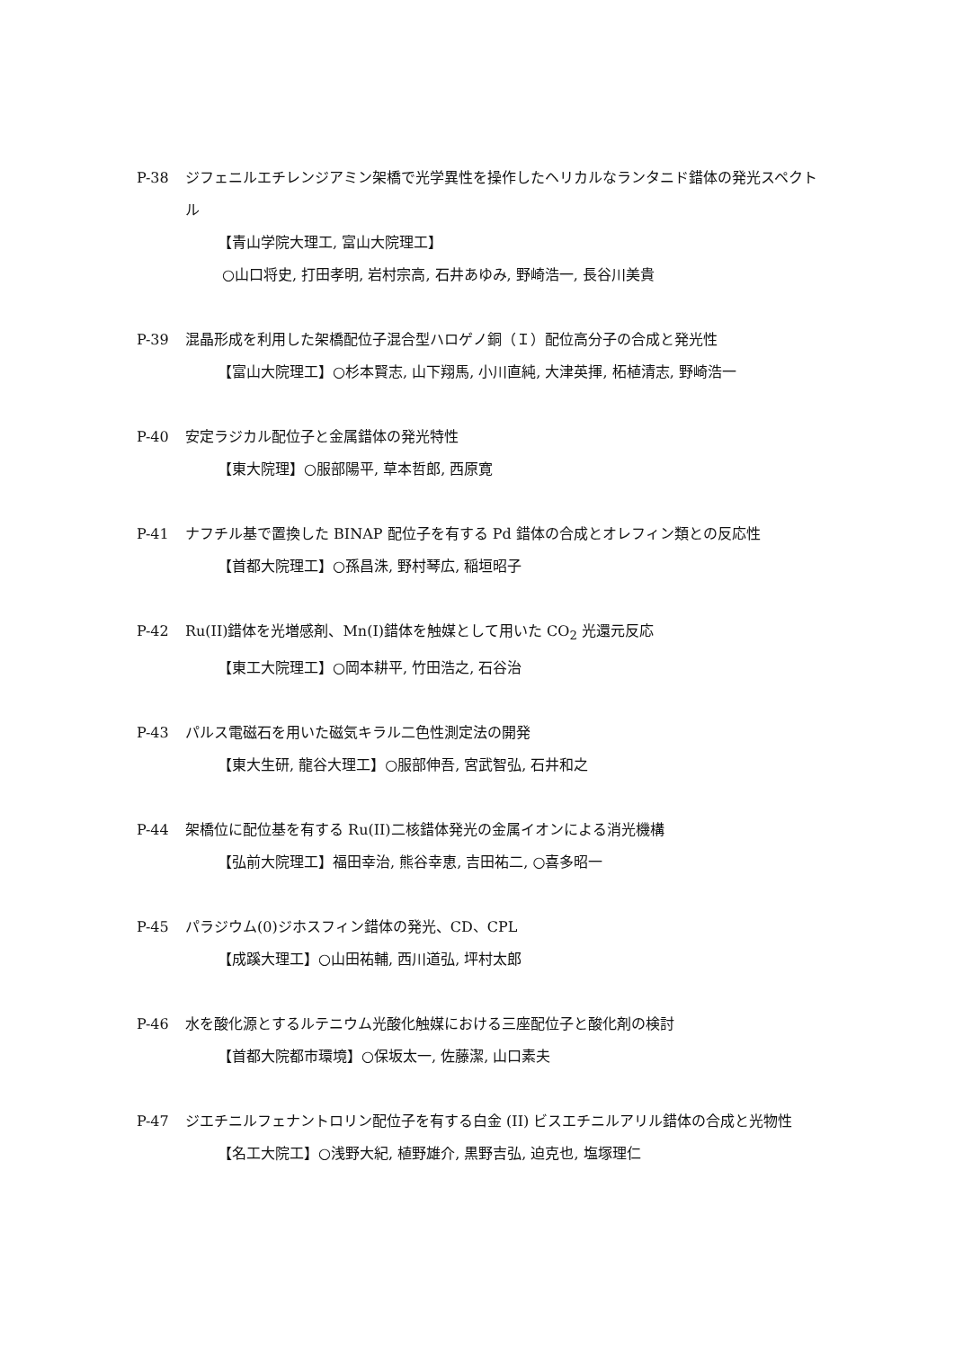P-38 ジフェニルエチレンジアミン架橋で光学異性を操作したヘリカルなランタニド錯体の発光スペクトル
【青山学院大理工, 富山大院理工】
○山口将史, 打田孝明, 岩村宗高, 石井あゆみ, 野崎浩一, 長谷川美貴
P-39 混晶形成を利用した架橋配位子混合型ハロゲノ銅（Ｉ）配位高分子の合成と発光性
【富山大院理工】○杉本賢志, 山下翔馬, 小川直純, 大津英揮, 柘植清志, 野崎浩一
P-40 安定ラジカル配位子と金属錯体の発光特性
【東大院理】○服部陽平, 草本哲郎, 西原寛
P-41 ナフチル基で置換した BINAP 配位子を有する Pd 錯体の合成とオレフィン類との反応性
【首都大院理工】○孫昌洙, 野村琴広, 稲垣昭子
P-42 Ru(II)錯体を光増感剤、Mn(I)錯体を触媒として用いた CO<sub>2</sub> 光還元反応
【東工大院理工】○岡本耕平, 竹田浩之, 石谷治
P-43 パルス電磁石を用いた磁気キラル二色性測定法の開発
【東大生研, 龍谷大理工】○服部伸吾, 宮武智弘, 石井和之
P-44 架橋位に配位基を有する Ru(II)二核錯体発光の金属イオンによる消光機構
【弘前大院理工】福田幸治, 熊谷幸恵, 吉田祐二, ○喜多昭一
P-45 パラジウム(0)ジホスフィン錯体の発光、CD、CPL
【成蹊大理工】○山田祐輔, 西川道弘, 坪村太郎
P-46 水を酸化源とするルテニウム光酸化触媒における三座配位子と酸化剤の検討
【首都大院都市環境】○保坂太一, 佐藤潔, 山口素夫
P-47 ジエチニルフェナントロリン配位子を有する白金 (II) ビスエチニルアリル錯体の合成と光物性
【名工大院工】○浅野大紀, 植野雄介, 黒野吉弘, 迫克也, 塩塚理仁